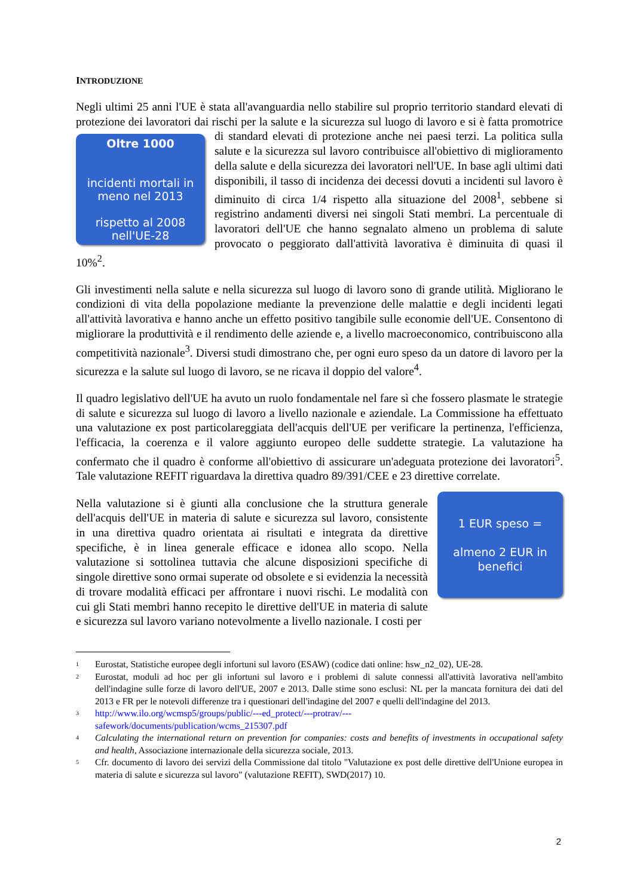INTRODUZIONE
Negli ultimi 25 anni l'UE è stata all'avanguardia nello stabilire sul proprio territorio standard elevati di protezione dei lavoratori dai rischi per la salute e la sicurezza sul luogo di lavoro e
Oltre 1000
incidenti mortali in meno nel 2013
rispetto al 2008 nell'UE-28
si è fatta promotrice di standard elevati di protezione anche nei paesi terzi. La politica sulla salute e la sicurezza sul lavoro contribuisce all'obiettivo di miglioramento della salute e della sicurezza dei lavoratori nell'UE. In base agli ultimi dati disponibili, il tasso di incidenza dei decessi dovuti a incidenti sul lavoro è diminuito di circa 1/4 rispetto alla situazione del 2008<sup>1</sup>, sebbene si registrino andamenti diversi nei singoli Stati membri. La percentuale di lavoratori dell'UE che hanno segnalato almeno un problema di salute provocato o peggiorato dall'attività lavorativa è diminuita di quasi il 10%<sup>2</sup>.
Gli investimenti nella salute e nella sicurezza sul luogo di lavoro sono di grande utilità. Migliorano le condizioni di vita della popolazione mediante la prevenzione delle malattie e degli incidenti legati all'attività lavorativa e hanno anche un effetto positivo tangibile sulle economie dell'UE. Consentono di migliorare la produttività e il rendimento delle aziende e, a livello macroeconomico, contribuiscono alla competitività nazionale<sup>3</sup>. Diversi studi dimostrano che, per ogni euro speso da un datore di lavoro per la sicurezza e la salute sul luogo di lavoro, se ne ricava il doppio del valore<sup>4</sup>.
Il quadro legislativo dell'UE ha avuto un ruolo fondamentale nel fare sì che fossero plasmate le strategie di salute e sicurezza sul luogo di lavoro a livello nazionale e aziendale. La Commissione ha effettuato una valutazione ex post particolareggiata dell'acquis dell'UE per verificare la pertinenza, l'efficienza, l'efficacia, la coerenza e il valore aggiunto europeo delle suddette strategie. La valutazione ha confermato che il quadro è conforme all'obiettivo di assicurare un'adeguata protezione dei lavoratori<sup>5</sup>. Tale valutazione REFIT riguardava la direttiva quadro 89/391/CEE e 23 direttive correlate.
1 EUR speso =
almeno 2 EUR in benefici
Nella valutazione si è giunti alla conclusione che la struttura generale dell'acquis dell'UE in materia di salute e sicurezza sul lavoro, consistente in una direttiva quadro orientata ai risultati e integrata da direttive specifiche, è in linea generale efficace e idonea allo scopo. Nella valutazione si sottolinea tuttavia che alcune disposizioni specifiche di singole direttive sono ormai superate od obsolete e si evidenzia la necessità di trovare modalità efficaci per affrontare i nuovi rischi. Le modalità con cui gli Stati membri hanno recepito le direttive dell'UE in materia di salute e sicurezza sul lavoro variano notevolmente a livello nazionale. I costi per
<sup>1</sup> Eurostat, Statistiche europee degli infortuni sul lavoro (ESAW) (codice dati online: hsw_n2_02), UE-28.
<sup>2</sup> Eurostat, moduli ad hoc per gli infortuni sul lavoro e i problemi di salute connessi all'attività lavorativa nell'ambito dell'indagine sulle forze di lavoro dell'UE, 2007 e 2013. Dalle stime sono esclusi: NL per la mancata fornitura dei dati del 2013 e FR per le notevoli differenze tra i questionari dell'indagine del 2007 e quelli dell'indagine del 2013.
<sup>3</sup> http://www.ilo.org/wcmsp5/groups/public/---ed_protect/---protrav/---
safework/documents/publication/wcms_215307.pdf
<sup>4</sup> Calculating the international return on prevention for companies: costs and benefits of investments in occupational safety and health, Associazione internazionale della sicurezza sociale, 2013.
<sup>5</sup> Cfr. documento di lavoro dei servizi della Commissione dal titolo "Valutazione ex post delle direttive dell'Unione europea in materia di salute e sicurezza sul lavoro" (valutazione REFIT), SWD(2017) 10.
2